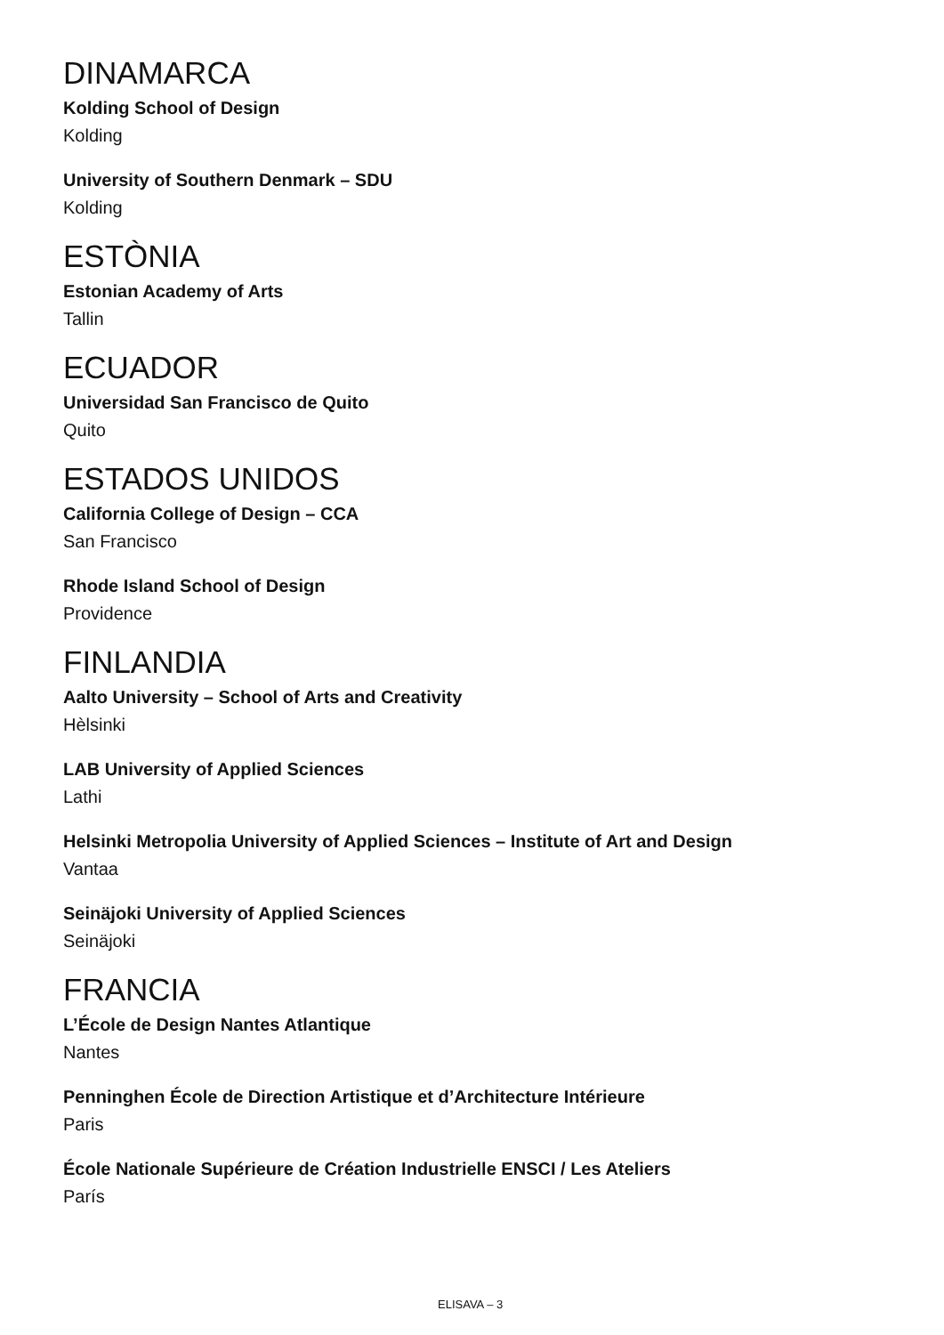DINAMARCA
Kolding School of Design
Kolding
University of Southern Denmark – SDU
Kolding
ESTÒNIA
Estonian Academy of Arts
Tallin
ECUADOR
Universidad San Francisco de Quito
Quito
ESTADOS UNIDOS
California College of Design – CCA
San Francisco
Rhode Island School of Design
Providence
FINLANDIA
Aalto University – School of Arts and Creativity
Hèlsinki
LAB University of Applied Sciences
Lathi
Helsinki Metropolia University of Applied Sciences – Institute of Art and Design
Vantaa
Seinäjoki University of Applied Sciences
Seinäjoki
FRANCIA
L’École de Design Nantes Atlantique
Nantes
Penninghen École de Direction Artistique et d’Architecture Intérieure
Paris
École Nationale Supérieure de Création Industrielle ENSCI / Les Ateliers
París
ELISAVA – 3